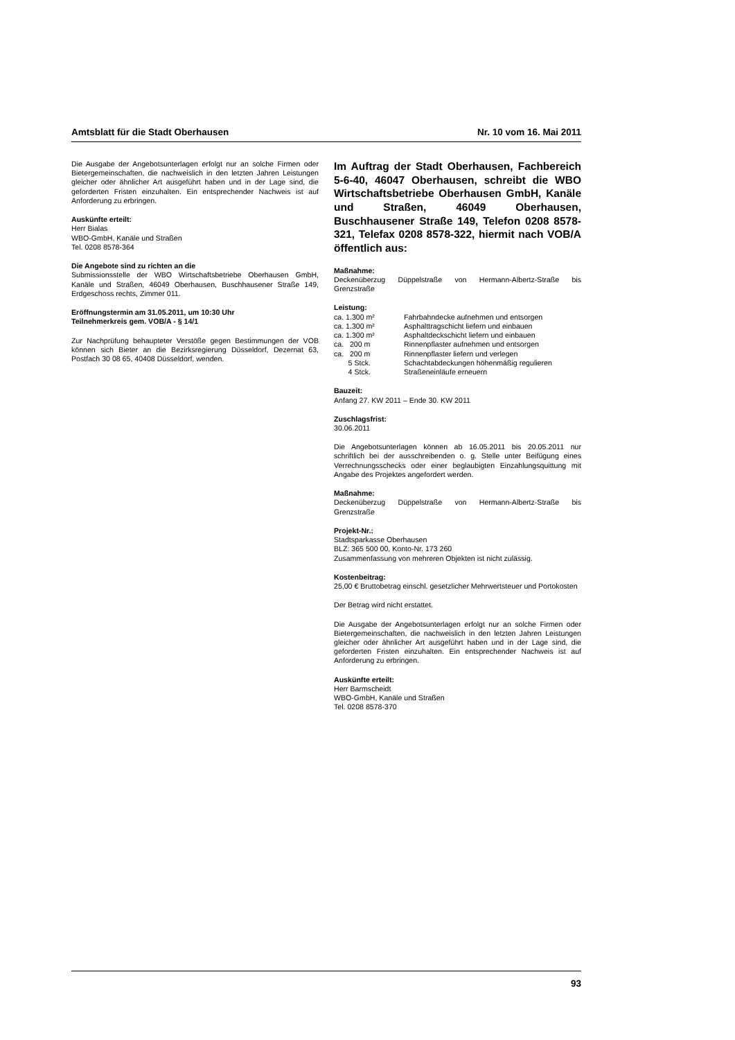Amtsblatt für die Stadt Oberhausen Nr. 10 vom 16. Mai 2011
Die Ausgabe der Angebotsunterlagen erfolgt nur an solche Firmen oder Bietergemeinschaften, die nachweislich in den letzten Jahren Leistungen gleicher oder ähnlicher Art ausgeführt haben und in der Lage sind, die geforderten Fristen einzuhalten. Ein entsprechender Nachweis ist auf Anforderung zu erbringen.
Auskünfte erteilt:
Herr Bialas
WBO-GmbH, Kanäle und Straßen
Tel. 0208 8578-364
Die Angebote sind zu richten an die
Submissionsstelle der WBO Wirtschaftsbetriebe Oberhausen GmbH, Kanäle und Straßen, 46049 Oberhausen, Buschhausener Straße 149, Erdgeschoss rechts, Zimmer 011.
Eröffnungstermin am 31.05.2011, um 10:30 Uhr
Teilnehmerkreis gem. VOB/A - § 14/1
Zur Nachprüfung behaupteter Verstöße gegen Bestimmungen der VOB können sich Bieter an die Bezirksregierung Düsseldorf, Dezernat 63, Postfach 30 08 65, 40408 Düsseldorf, wenden.
Im Auftrag der Stadt Oberhausen, Fachbereich 5-6-40, 46047 Oberhausen, schreibt die WBO Wirtschaftsbetriebe Oberhausen GmbH, Kanäle und Straßen, 46049 Oberhausen, Buschhausener Straße 149, Telefon 0208 8578-321, Telefax 0208 8578-322, hiermit nach VOB/A öffentlich aus:
Maßnahme:
Deckenüberzug Düppelstraße von Hermann-Albertz-Straße bis Grenzstraße
Leistung:
| ca. 1.300 m² | Fahrbahndecke aufnehmen und entsorgen |
| ca. 1.300 m² | Asphalttragschicht liefern und einbauen |
| ca. 1.300 m² | Asphaltdeckschicht liefern und einbauen |
| ca. 200 m | Rinnenpflaster aufnehmen und entsorgen |
| ca. 200 m | Rinnenpflaster liefern und verlegen |
| 5 Stck. | Schachtabdeckungen höhenmäßig regulieren |
| 4 Stck. | Straßeneinläufe erneuern |
Bauzeit:
Anfang 27. KW 2011 – Ende 30. KW 2011
Zuschlagsfrist:
30.06.2011
Die Angebotsunterlagen können ab 16.05.2011 bis 20.05.2011 nur schriftlich bei der ausschreibenden o. g. Stelle unter Beifügung eines Verrechnungsschecks oder einer beglaubigten Einzahlungsquittung mit Angabe des Projektes angefordert werden.
Maßnahme:
Deckenüberzug Düppelstraße von Hermann-Albertz-Straße bis Grenzstraße
Projekt-Nr.:
Stadtsparkasse Oberhausen
BLZ: 365 500 00, Konto-Nr. 173 260
Zusammenfassung von mehreren Objekten ist nicht zulässig.
Kostenbeitrag:
25,00 € Bruttobetrag einschl. gesetzlicher Mehrwertsteuer und Portokosten
Der Betrag wird nicht erstattet.
Die Ausgabe der Angebotsunterlagen erfolgt nur an solche Firmen oder Bietergemeinschaften, die nachweislich in den letzten Jahren Leistungen gleicher oder ähnlicher Art ausgeführt haben und in der Lage sind, die geforderten Fristen einzuhalten. Ein entsprechender Nachweis ist auf Anforderung zu erbringen.
Auskünfte erteilt:
Herr Barmscheidt
WBO-GmbH, Kanäle und Straßen
Tel. 0208 8578-370
93